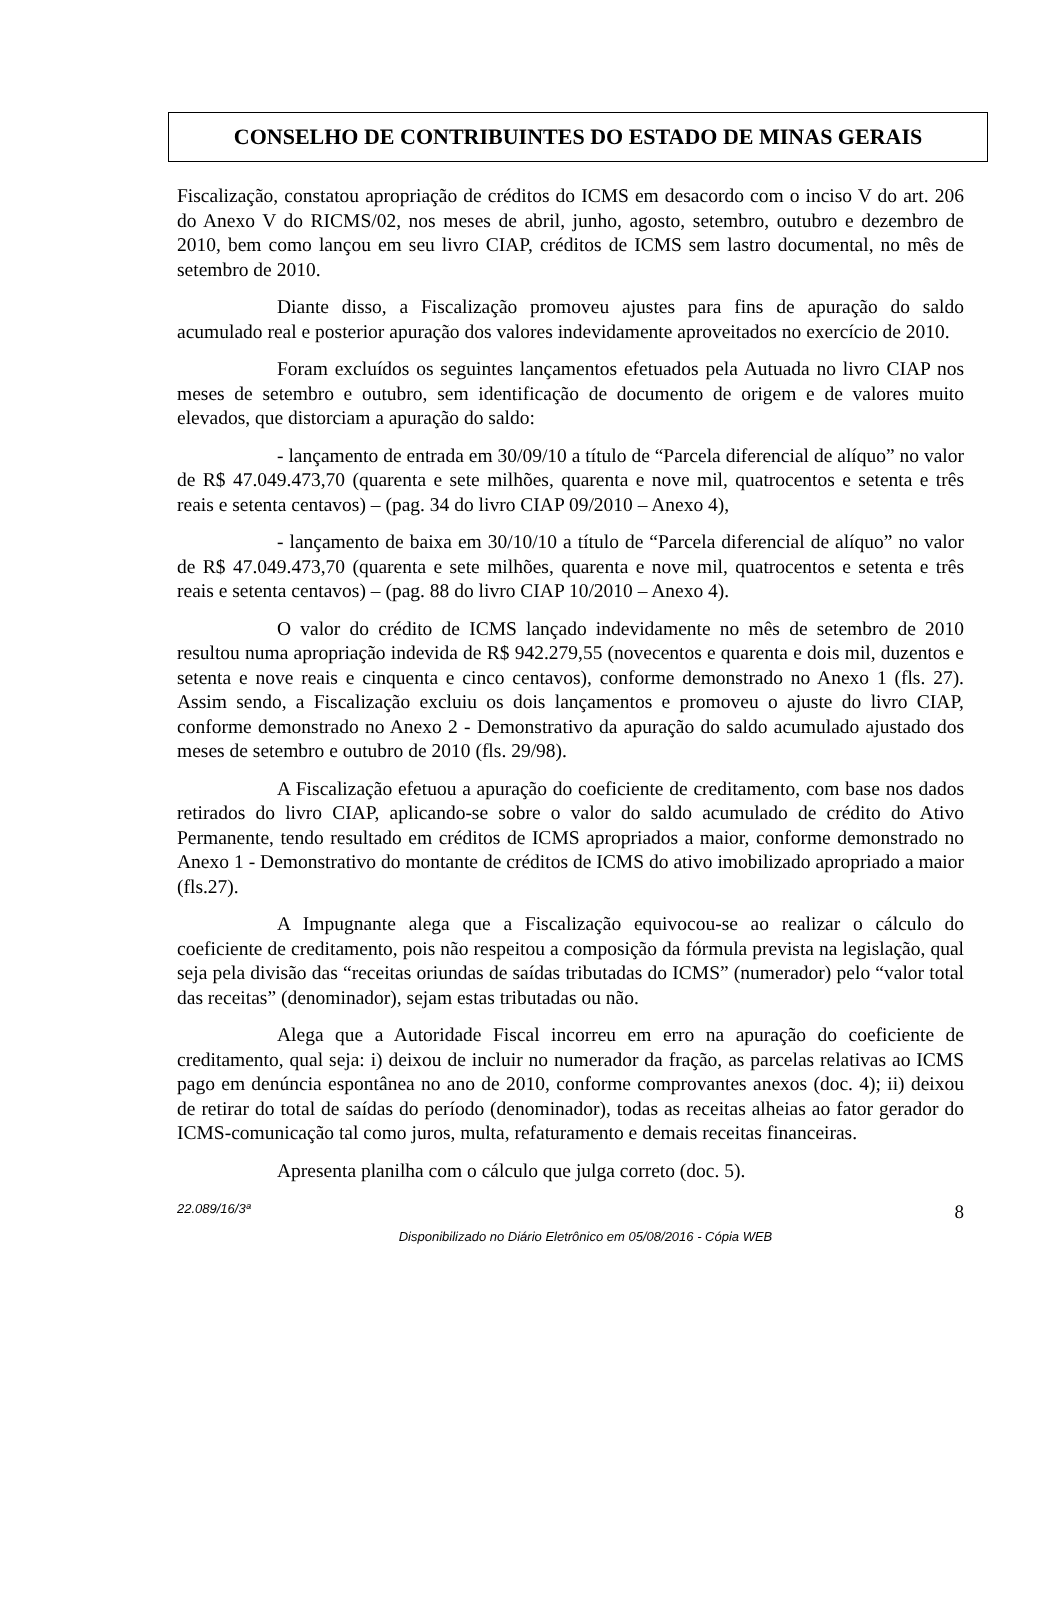CONSELHO DE CONTRIBUINTES DO ESTADO DE MINAS GERAIS
Fiscalização, constatou apropriação de créditos do ICMS em desacordo com o inciso V do art. 206 do Anexo V do RICMS/02, nos meses de abril, junho, agosto, setembro, outubro e dezembro de 2010, bem como lançou em seu livro CIAP, créditos de ICMS sem lastro documental, no mês de setembro de 2010.
Diante disso, a Fiscalização promoveu ajustes para fins de apuração do saldo acumulado real e posterior apuração dos valores indevidamente aproveitados no exercício de 2010.
Foram excluídos os seguintes lançamentos efetuados pela Autuada no livro CIAP nos meses de setembro e outubro, sem identificação de documento de origem e de valores muito elevados, que distorciam a apuração do saldo:
- lançamento de entrada em 30/09/10 a título de “Parcela diferencial de alíquo” no valor de R$ 47.049.473,70 (quarenta e sete milhões, quarenta e nove mil, quatrocentos e setenta e três reais e setenta centavos) – (pag. 34 do livro CIAP 09/2010 – Anexo 4),
- lançamento de baixa em 30/10/10 a título de “Parcela diferencial de alíquo” no valor de R$ 47.049.473,70 (quarenta e sete milhões, quarenta e nove mil, quatrocentos e setenta e três reais e setenta centavos) – (pag. 88 do livro CIAP 10/2010 – Anexo 4).
O valor do crédito de ICMS lançado indevidamente no mês de setembro de 2010 resultou numa apropriação indevida de R$ 942.279,55 (novecentos e quarenta e dois mil, duzentos e setenta e nove reais e cinquenta e cinco centavos), conforme demonstrado no Anexo 1 (fls. 27). Assim sendo, a Fiscalização excluiu os dois lançamentos e promoveu o ajuste do livro CIAP, conforme demonstrado no Anexo 2 - Demonstrativo da apuração do saldo acumulado ajustado dos meses de setembro e outubro de 2010 (fls. 29/98).
A Fiscalização efetuou a apuração do coeficiente de creditamento, com base nos dados retirados do livro CIAP, aplicando-se sobre o valor do saldo acumulado de crédito do Ativo Permanente, tendo resultado em créditos de ICMS apropriados a maior, conforme demonstrado no Anexo 1 - Demonstrativo do montante de créditos de ICMS do ativo imobilizado apropriado a maior (fls.27).
A Impugnante alega que a Fiscalização equivocou-se ao realizar o cálculo do coeficiente de creditamento, pois não respeitou a composição da fórmula prevista na legislação, qual seja pela divisão das “receitas oriundas de saídas tributadas do ICMS” (numerador) pelo “valor total das receitas” (denominador), sejam estas tributadas ou não.
Alega que a Autoridade Fiscal incorreu em erro na apuração do coeficiente de creditamento, qual seja: i) deixou de incluir no numerador da fração, as parcelas relativas ao ICMS pago em denúncia espontânea no ano de 2010, conforme comprovantes anexos (doc. 4); ii) deixou de retirar do total de saídas do período (denominador), todas as receitas alheias ao fator gerador do ICMS-comunicação tal como juros, multa, refaturamento e demais receitas financeiras.
Apresenta planilha com o cálculo que julga correto (doc. 5).
22.089/16/3ª 8
Disponibilizado no Diário Eletrônico em 05/08/2016 - Cópia WEB